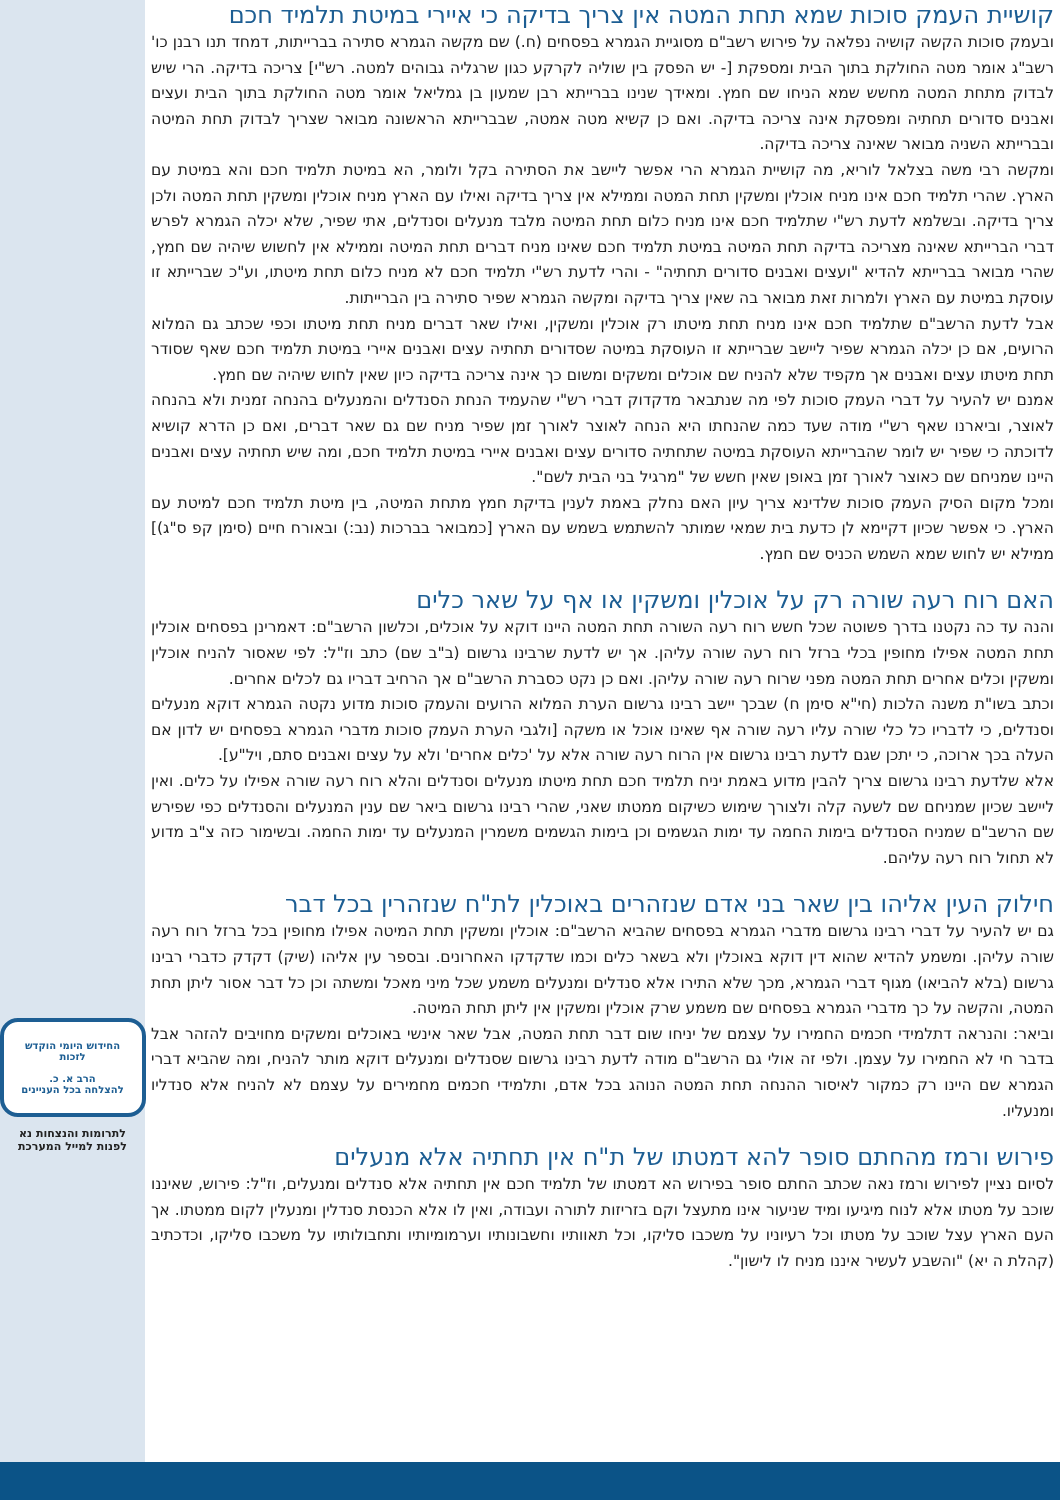קושיית העמק סוכות שמא תחת המטה אין צריך בדיקה כי איירי במיטת תלמיד חכם
ובעמק סוכות הקשה קושיה נפלאה על פירוש רשב"ם מסוגיית הגמרא בפסחים (ח.) שם מקשה הגמרא סתירה בברייתות, דמחד תנו רבנן כו' רשב"ג אומר מטה החולקת בתוך הבית ומספקת [- יש הפסק בין שוליה לקרקע כגון שרגליה גבוהים למטה. רש"י] צריכה בדיקה. הרי שיש לבדוק מתחת המטה מחשש שמא הניחו שם חמץ. ומאידך שנינו בברייתא רבן שמעון בן גמליאל אומר מטה החולקת בתוך הבית ועצים ואבנים סדורים תחתיה ומפסקת אינה צריכה בדיקה. ואם כן קשיא מטה אמטה, שבברייתא הראשונה מבואר שצריך לבדוק תחת המיטה ובברייתא השניה מבואר שאינה צריכה בדיקה.
ומקשה רבי משה בצלאל לוריא, מה קושיית הגמרא הרי אפשר ליישב את הסתירה בקל ולומר, הא במיטת תלמיד חכם והא במיטת עם הארץ. שהרי תלמיד חכם אינו מניח אוכלין ומשקין תחת המטה וממילא אין צריך בדיקה ואילו עם הארץ מניח אוכלין ומשקין תחת המטה ולכן צריך בדיקה. ובשלמא לדעת רש"י שתלמיד חכם אינו מניח כלום תחת המיטה מלבד מנעלים וסנדלים, אתי שפיר, שלא יכלה הגמרא לפרש דברי הברייתא שאינה מצריכה בדיקה תחת המיטה במיטת תלמיד חכם שאינו מניח דברים תחת המיטה וממילא אין לחשוש שיהיה שם חמץ, שהרי מבואר בברייתא להדיא "ועצים ואבנים סדורים תחתיה" - והרי לדעת רש"י תלמיד חכם לא מניח כלום תחת מיטתו, וע"כ שברייתא זו עוסקת במיטת עם הארץ ולמרות זאת מבואר בה שאין צריך בדיקה ומקשה הגמרא שפיר סתירה בין הברייתות.
אבל לדעת הרשב"ם שתלמיד חכם אינו מניח תחת מיטתו רק אוכלין ומשקין, ואילו שאר דברים מניח תחת מיטתו וכפי שכתב גם המלוא הרועים, אם כן יכלה הגמרא שפיר ליישב שברייתא זו העוסקת במיטה שסדורים תחתיה עצים ואבנים איירי במיטת תלמיד חכם שאף שסודר תחת מיטתו עצים ואבנים אך מקפיד שלא להניח שם אוכלים ומשקים ומשום כך אינה צריכה בדיקה כיון שאין לחוש שיהיה שם חמץ.
אמנם יש להעיר על דברי העמק סוכות לפי מה שנתבאר מדקדוק דברי רש"י שהעמיד הנחת הסנדלים והמנעלים בהנחה זמנית ולא בהנחה לאוצר, וביארנו שאף רש"י מודה שעד כמה שהנחתו היא הנחה לאוצר לאורך זמן שפיר מניח שם גם שאר דברים, ואם כן הדרא קושיא לדוכתה כי שפיר יש לומר שהברייתא העוסקת במיטה שתחתיה סדורים עצים ואבנים איירי במיטת תלמיד חכם, ומה שיש תחתיה עצים ואבנים היינו שמניחם שם כאוצר לאורך זמן באופן שאין חשש של "מרגיל בני הבית לשם".
ומכל מקום הסיק העמק סוכות שלדינא צריך עיון האם נחלק באמת לענין בדיקת חמץ מתחת המיטה, בין מיטת תלמיד חכם למיטת עם הארץ. כי אפשר שכיון דקיימא לן כדעת בית שמאי שמותר להשתמש בשמש עם הארץ [כמבואר בברכות (נב:) ובאורח חיים (סימן קפ ס"ג)] ממילא יש לחוש שמא השמש הכניס שם חמץ.
האם רוח רעה שורה רק על אוכלין ומשקין או אף על שאר כלים
והנה עד כה נקטנו בדרך פשוטה שכל חשש רוח רעה השורה תחת המטה היינו דוקא על אוכלים, וכלשון הרשב"ם: דאמרינן בפסחים אוכלין תחת המטה אפילו מחופין בכלי ברזל רוח רעה שורה עליהן. אך יש לדעת שרבינו גרשום (ב"ב שם) כתב וז"ל: לפי שאסור להניח אוכלין ומשקין וכלים אחרים תחת המטה מפני שרוח רעה שורה עליהן. ואם כן נקט כסברת הרשב"ם אך הרחיב דבריו גם לכלים אחרים.
וכתב בשו"ת משנה הלכות (חי"א סימן ח) שבכך יישב רבינו גרשום הערת המלוא הרועים והעמק סוכות מדוע נקטה הגמרא דוקא מנעלים וסנדלים, כי לדבריו כל כלי שורה עליו רעה שורה אף שאינו אוכל או משקה [ולגבי הערת העמק סוכות מדברי הגמרא בפסחים יש לדון אם העלה בכך ארוכה, כי יתכן שגם לדעת רבינו גרשום אין הרוח רעה שורה אלא על 'כלים אחרים' ולא על עצים ואבנים סתם, ויל"ע].
אלא שלדעת רבינו גרשום צריך להבין מדוע באמת יניח תלמיד חכם תחת מיטתו מנעלים וסנדלים והלא רוח רעה שורה אפילו על כלים. ואין ליישב שכיון שמניחם שם לשעה קלה ולצורך שימוש כשיקום ממטתו שאני, שהרי רבינו גרשום ביאר שם ענין המנעלים והסנדלים כפי שפירש שם הרשב"ם שמניח הסנדלים בימות החמה עד ימות הגשמים וכן בימות הגשמים משמרין המנעלים עד ימות החמה. ובשימור כזה צ"ב מדוע לא תחול רוח רעה עליהם.
חילוק העין אליהו בין שאר בני אדם שנזהרים באוכלין לת"ח שנזהרין בכל דבר
גם יש להעיר על דברי רבינו גרשום מדברי הגמרא בפסחים שהביא הרשב"ם: אוכלין ומשקין תחת המיטה אפילו מחופין בכל ברזל רוח רעה שורה עליהן. ומשמע להדיא שהוא דין דוקא באוכלין ולא בשאר כלים וכמו שדקדקו האחרונים. ובספר עין אליהו (שיק) דקדק כדברי רבינו גרשום (בלא להביאו) מגוף דברי הגמרא, מכך שלא התירו אלא סנדלים ומנעלים משמע שכל מיני מאכל ומשתה וכן כל דבר אסור ליתן תחת המטה, והקשה על כך מדברי הגמרא בפסחים שם משמע שרק אוכלין ומשקין אין ליתן תחת המיטה.
וביאר: והנראה דתלמידי חכמים החמירו על עצמם של יניחו שום דבר תחת המטה, אבל שאר אינשי באוכלים ומשקים מחויבים להזהר אבל בדבר חי לא החמירו על עצמן. ולפי זה אולי גם הרשב"ם מודה לדעת רבינו גרשום שסנדלים ומנעלים דוקא מותר להניח, ומה שהביא דברי הגמרא שם היינו רק כמקור לאיסור ההנחה תחת המטה הנוהג בכל אדם, ותלמידי חכמים מחמירים על עצמם לא להניח אלא סנדליו ומנעליו.
פירוש ורמז מהחתם סופר להא דמטתו של ת"ח אין תחתיה אלא מנעלים
לסיום נציין לפירוש ורמז נאה שכתב החתם סופר בפירוש הא דמטתו של תלמיד חכם אין תחתיה אלא סנדלים ומנעלים, וז"ל: פירוש, שאיננו שוכב על מטתו אלא לנוח מיגיעו ומיד שניעור אינו מתעצל וקם בזריזות לתורה ועבודה, ואין לו אלא הכנסת סנדלין ומנעלין לקום ממטתו. אך העם הארץ עצל שוכב על מטתו וכל רעיוניו על משכבו סליקו, וכל תאוותיו וחשבונותיו וערמומיותיו ותחבולותיו על משכבו סליקו, וכדכתיב (קהלת ה יא) "והשבע לעשיר איננו מניח לו לישון".
החידוש היומי הוקדש
לזכות
הרב א. כ.
להצלחה בכל העניינים
לתרומות והנצחות נא
לפנות למייל המערכת